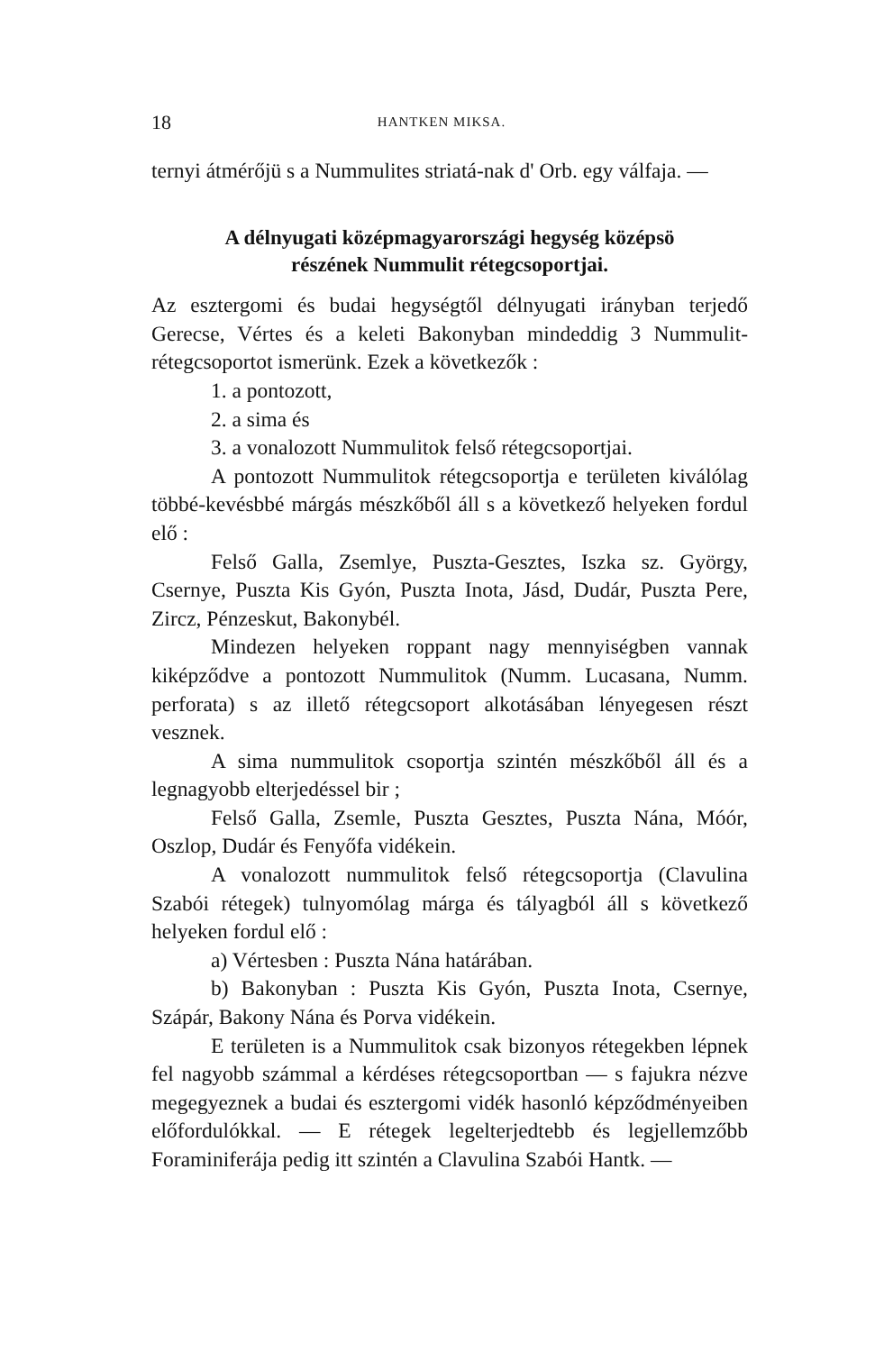18 HANTKEN MIKSA.
ternyi átmérőjü s a Nummulites striatá-nak d' Orb. egy válfaja. —
A délnyugati középmagyarországi hegység középsö
részének Nummulit rétegcsoportjai.
Az esztergomi és budai hegységtől délnyugati irányban terjedő Gerecse, Vértes és a keleti Bakonyban mindeddig 3 Nummulit-rétegcsoportot ismerünk. Ezek a következők :
1. a pontozott,
2. a sima és
3. a vonalozott Nummulitok felső rétegcsoportjai.
A pontozott Nummulitok rétegcsoportja e területen kiválólag többé-kevésbbé márgás mészkőből áll s a következő helyeken fordul elő :
Felső Galla, Zsemlye, Puszta-Gesztes, Iszka sz. György, Csernye, Puszta Kis Gyón, Puszta Inota, Jásd, Dudár, Puszta Pere, Zircz, Pénzeskut, Bakonybél.
Mindezen helyeken roppant nagy mennyiségben vannak kiképződve a pontozott Nummulitok (Numm. Lucasana, Numm. perforata) s az illető rétegcsoport alkotásában lényegesen részt vesznek.
A sima nummulitok csoportja szintén mészkőből áll és a legnagyobb elterjedéssel bir ;
Felső Galla, Zsemle, Puszta Gesztes, Puszta Nána, Móór, Oszlop, Dudár és Fenyőfa vidékein.
A vonalozott nummulitok felső rétegcsoportja (Clavulina Szabói rétegek) tulnyomólag márga és tályagból áll s következő helyeken fordul elő :
a) Vértesben : Puszta Nána határában.
b) Bakonyban : Puszta Kis Gyón, Puszta Inota, Csernye, Szápár, Bakony Nána és Porva vidékein.
E területen is a Nummulitok csak bizonyos rétegekben lépnek fel nagyobb számmal a kérdéses rétegcsoportban — s fajukra nézve megegyeznek a budai és esztergomi vidék hasonló képződményeiben előfordulókkal. — E rétegek legelterjedtebb és legjellemzőbb Foraminiferája pedig itt szintén a Clavulina Szabói Hantk. —